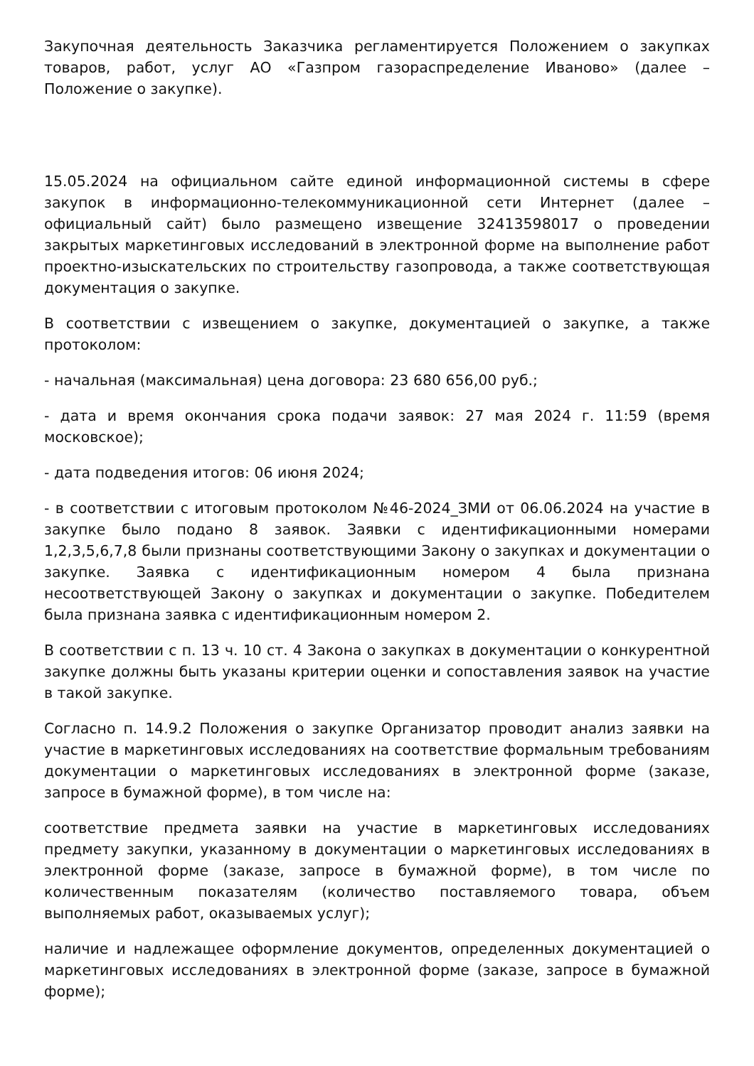Закупочная деятельность Заказчика регламентируется Положением о закупках товаров, работ, услуг АО «Газпром газораспределение Иваново» (далее – Положение о закупке).
15.05.2024 на официальном сайте единой информационной системы в сфере закупок в информационно-телекоммуникационной сети Интернет (далее – официальный сайт) было размещено извещение 32413598017 о проведении закрытых маркетинговых исследований в электронной форме на выполнение работ проектно-изыскательских по строительству газопровода, а также соответствующая документация о закупке.
В соответствии с извещением о закупке, документацией о закупке, а также протоколом:
- начальная (максимальная) цена договора: 23 680 656,00 руб.;
- дата и время окончания срока подачи заявок: 27 мая 2024 г. 11:59 (время московское);
- дата подведения итогов: 06 июня 2024;
- в соответствии с итоговым протоколом №46-2024_ЗМИ от 06.06.2024 на участие в закупке было подано 8 заявок. Заявки с идентификационными номерами 1,2,3,5,6,7,8 были признаны соответствующими Закону о закупках и документации о закупке. Заявка с идентификационным номером 4 была признана несоответствующей Закону о закупках и документации о закупке. Победителем была признана заявка с идентификационным номером 2.
В соответствии с п. 13 ч. 10 ст. 4 Закона о закупках в документации о конкурентной закупке должны быть указаны критерии оценки и сопоставления заявок на участие в такой закупке.
Согласно п. 14.9.2 Положения о закупке Организатор проводит анализ заявки на участие в маркетинговых исследованиях на соответствие формальным требованиям документации о маркетинговых исследованиях в электронной форме (заказе, запросе в бумажной форме), в том числе на:
соответствие предмета заявки на участие в маркетинговых исследованиях предмету закупки, указанному в документации о маркетинговых исследованиях в электронной форме (заказе, запросе в бумажной форме), в том числе по количественным показателям (количество поставляемого товара, объем выполняемых работ, оказываемых услуг);
наличие и надлежащее оформление документов, определенных документацией о маркетинговых исследованиях в электронной форме (заказе, запросе в бумажной форме);